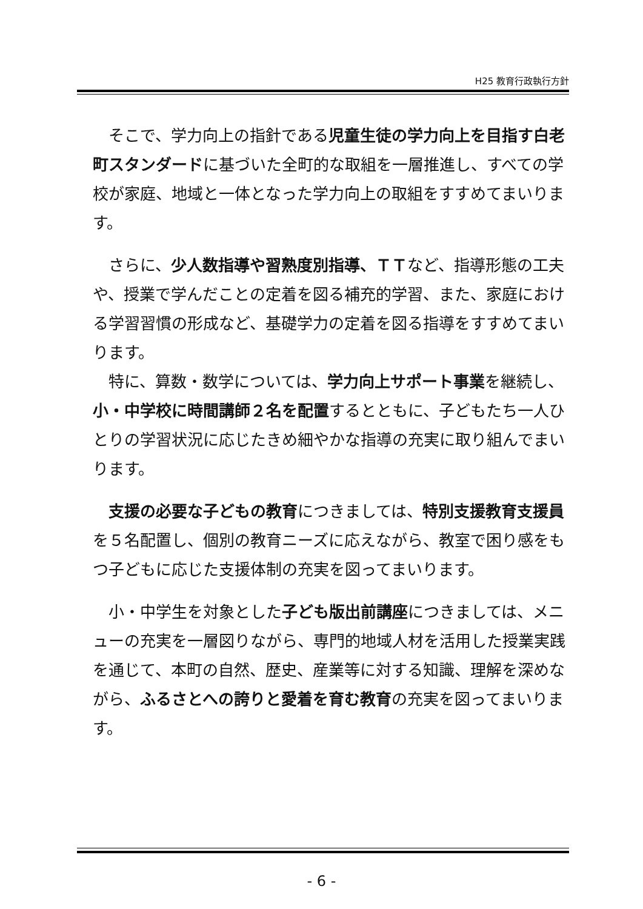H25 教育行政執行方針
　そこで、学力向上の指針である児童生徒の学力向上を目指す白老町スタンダードに基づいた全町的な取組を一層推進し、すべての学校が家庭、地域と一体となった学力向上の取組をすすめてまいります。
　さらに、少人数指導や習熟度別指導、ＴＴなど、指導形態の工夫や、授業で学んだことの定着を図る補充的学習、また、家庭における学習習慣の形成など、基礎学力の定着を図る指導をすすめてまいります。
　特に、算数・数学については、学力向上サポート事業を継続し、小・中学校に時間講師２名を配置するとともに、子どもたち一人ひとりの学習状況に応じたきめ細やかな指導の充実に取り組んでまいります。
　支援の必要な子どもの教育につきましては、特別支援教育支援員を５名配置し、個別の教育ニーズに応えながら、教室で困り感をもつ子どもに応じた支援体制の充実を図ってまいります。
　小・中学生を対象とした子ども版出前講座につきましては、メニューの充実を一層図りながら、専門的地域人材を活用した授業実践を通じて、本町の自然、歴史、産業等に対する知識、理解を深めながら、ふるさとへの誇りと愛着を育む教育の充実を図ってまいります。
- 6 -